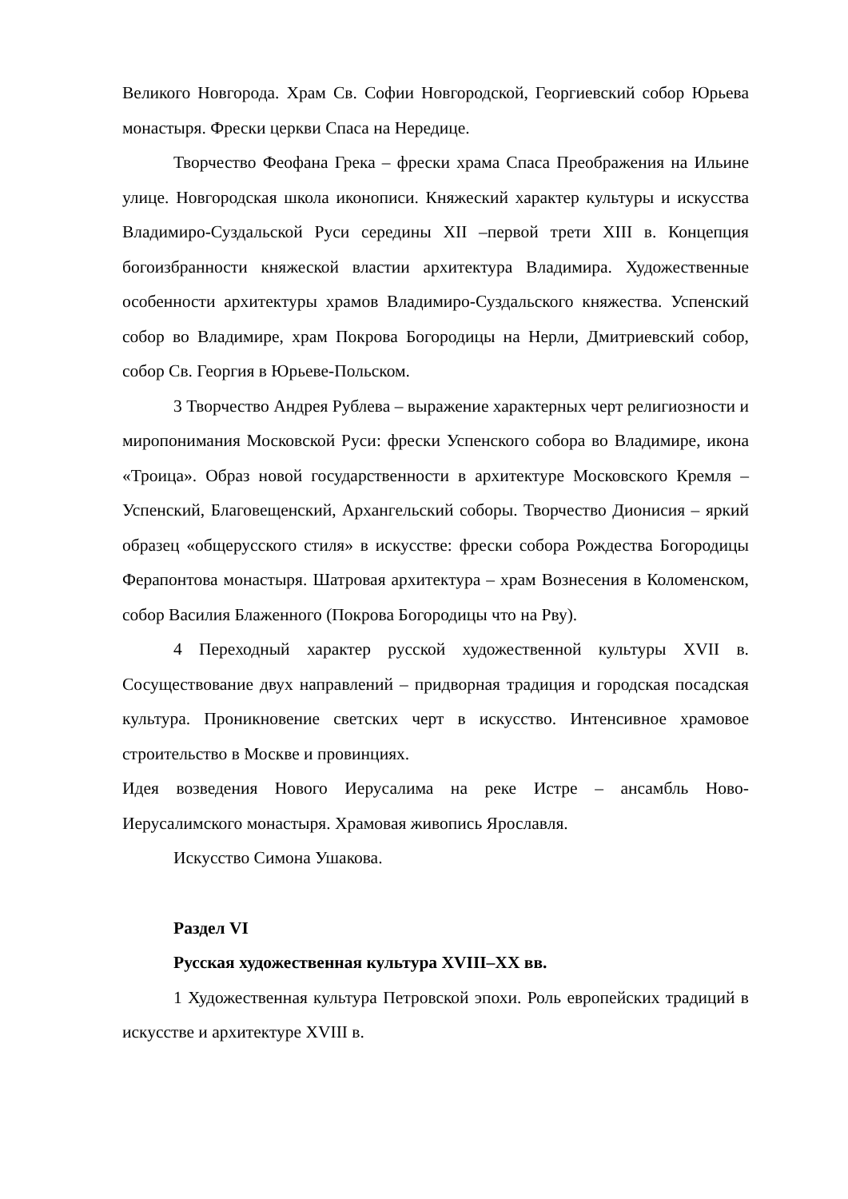Великого Новгорода. Храм Св. Софии Новгородской, Георгиевский собор Юрьева монастыря. Фрески церкви Спаса на Нередице.
Творчество Феофана Грека – фрески храма Спаса Преображения на Ильине улице. Новгородская школа иконописи. Княжеский характер культуры и искусства Владимиро-Суздальской Руси середины XII –первой трети XIII в. Концепция богоизбранности княжеской властии архитектура Владимира. Художественные особенности архитектуры храмов Владимиро-Суздальского княжества. Успенский собор во Владимире, храм Покрова Богородицы на Нерли, Дмитриевский собор, собор Св. Георгия в Юрьеве-Польском.
3 Творчество Андрея Рублева – выражение характерных черт религиозности и миропонимания Московской Руси: фрески Успенского собора во Владимире, икона «Троица». Образ новой государственности в архитектуре Московского Кремля – Успенский, Благовещенский, Архангельский соборы. Творчество Дионисия – яркий образец «общерусского стиля» в искусстве: фрески собора Рождества Богородицы Ферапонтова монастыря. Шатровая архитектура – храм Вознесения в Коломенском, собор Василия Блаженного (Покрова Богородицы что на Рву).
4 Переходный характер русской художественной культуры XVII в. Сосуществование двух направлений – придворная традиция и городская посадская культура. Проникновение светских черт в искусство. Интенсивное храмовое строительство в Москве и провинциях.
Идея возведения Нового Иерусалима на реке Истре – ансамбль Ново-Иерусалимского монастыря. Храмовая живопись Ярославля.
Искусство Симона Ушакова.
Раздел VI
Русская художественная культура XVIII–XX вв.
1 Художественная культура Петровской эпохи. Роль европейских традиций в искусстве и архитектуре XVIII в.